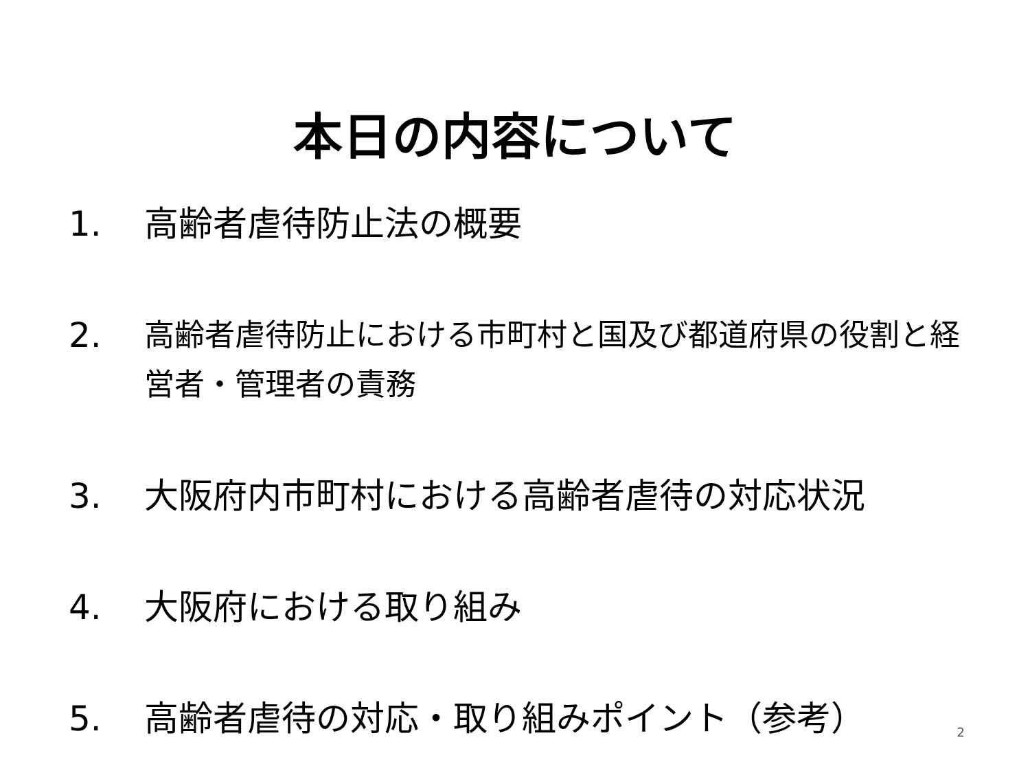本日の内容について
1. 高齢者虐待防止法の概要
2. 高齢者虐待防止における市町村と国及び都道府県の役割と経営者・管理者の責務
3. 大阪府内市町村における高齢者虐待の対応状況
4. 大阪府における取り組み
5. 高齢者虐待の対応・取り組みポイント（参考）
2